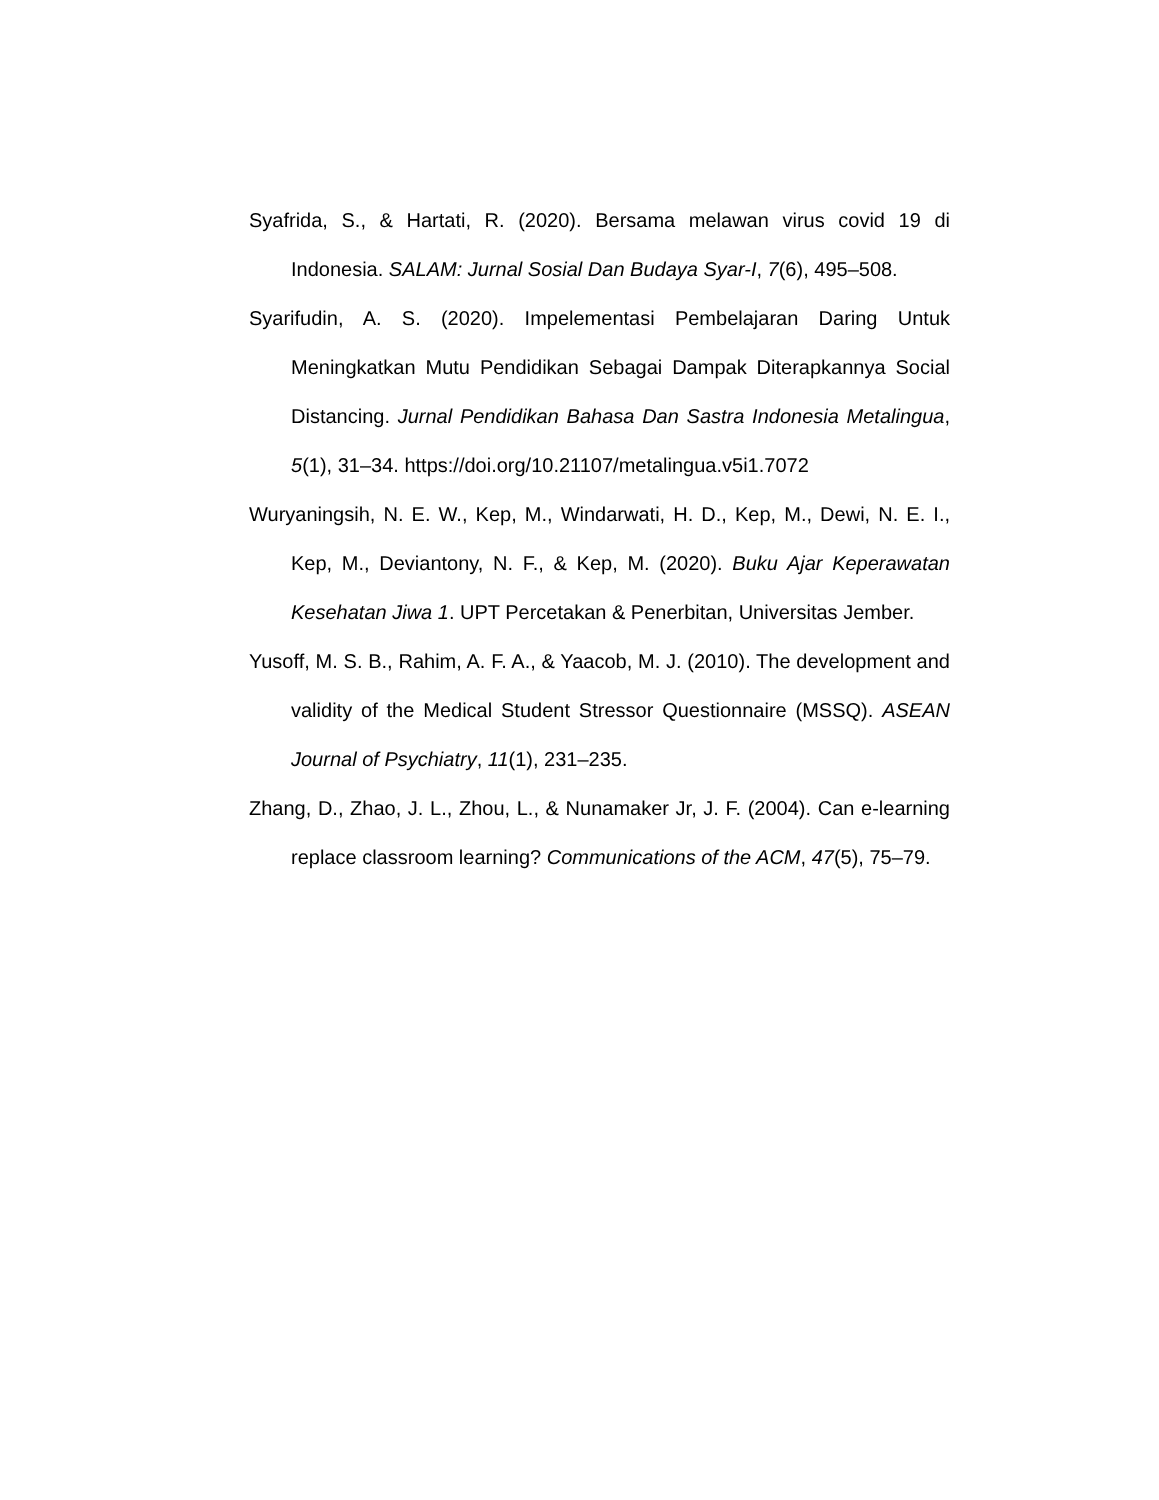Syafrida, S., & Hartati, R. (2020). Bersama melawan virus covid 19 di Indonesia. SALAM: Jurnal Sosial Dan Budaya Syar-I, 7(6), 495–508.
Syarifudin, A. S. (2020). Impelementasi Pembelajaran Daring Untuk Meningkatkan Mutu Pendidikan Sebagai Dampak Diterapkannya Social Distancing. Jurnal Pendidikan Bahasa Dan Sastra Indonesia Metalingua, 5(1), 31–34. https://doi.org/10.21107/metalingua.v5i1.7072
Wuryaningsih, N. E. W., Kep, M., Windarwati, H. D., Kep, M., Dewi, N. E. I., Kep, M., Deviantony, N. F., & Kep, M. (2020). Buku Ajar Keperawatan Kesehatan Jiwa 1. UPT Percetakan & Penerbitan, Universitas Jember.
Yusoff, M. S. B., Rahim, A. F. A., & Yaacob, M. J. (2010). The development and validity of the Medical Student Stressor Questionnaire (MSSQ). ASEAN Journal of Psychiatry, 11(1), 231–235.
Zhang, D., Zhao, J. L., Zhou, L., & Nunamaker Jr, J. F. (2004). Can e-learning replace classroom learning? Communications of the ACM, 47(5), 75–79.